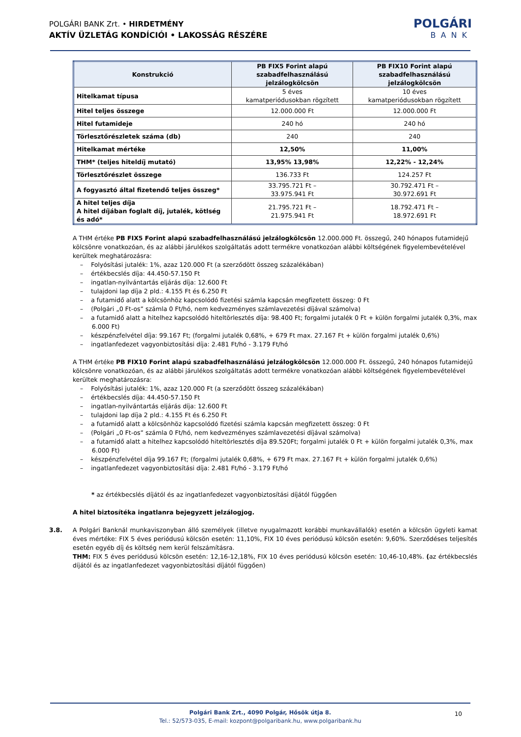POLGÁRI BANK Zrt. • HIRDETMÉNY
AKTÍV ÜZLETÁG KONDÍCIÓI • LAKOSSÁG RÉSZÉRE
POLGÁRI
BANK
| Konstrukció | PB FIX5 Forint alapú szabadfelhasználású jelzálogkölcsön | PB FIX10 Forint alapú szabadfelhasználású jelzálogkölcsön |
| --- | --- | --- |
| Hitelkamat típusa | 5 éves kamatperiódusokban rögzített | 10 éves kamatperiódusokban rögzített |
| Hitel teljes összege | 12.000.000 Ft | 12.000.000 Ft |
| Hitel futamideje | 240 hó | 240 hó |
| Törlesztőrészletek száma (db) | 240 | 240 |
| Hitelkamat mértéke | 12,50% | 11,00% |
| THM* (teljes hiteldíj mutató) | 13,95% 13,98% | 12,22% - 12,24% |
| Törlesztőrészlet összege | 136.733 Ft | 124.257 Ft |
| A fogyasztó által fizetendő teljes összeg* | 33.795.721 Ft – 33.975.941 Ft | 30.792.471 Ft – 30.972.691 Ft |
| A hitel teljes díja A hitel díjában foglalt díj, jutalék, kötlség és adó* | 21.795.721 Ft – 21.975.941 Ft | 18.792.471 Ft – 18.972.691 Ft |
A THM értéke PB FIX5 Forint alapú szabadfelhasználású jelzálogkölcsön 12.000.000 Ft. összegű, 240 hónapos futamidejű kölcsönre vonatkozóan, és az alábbi járulékos szolgáltatás adott termékre vonatkozóan alábbi költségének figyelembevételével kerültek meghatározásra:
– Folyósítási jutalék: 1%, azaz 120.000 Ft (a szerződött összeg százalékában)
– értékbecslés díja: 44.450-57.150 Ft
– ingatlan-nyilvántartás eljárás díja: 12.600 Ft
– tulajdoni lap díja 2 pld.: 4.155 Ft és 6.250 Ft
– a futamidő alatt a kölcsönhöz kapcsolódó fizetési számla kapcsán megfizetett összeg: 0 Ft
– (Polgári „0 Ft-os” számla 0 Ft/hó, nem kedvezményes számlavezetési díjával számolva)
– a futamidő alatt a hitelhez kapcsolódó hiteltörlesztés díja: 98.400 Ft; forgalmi jutalék 0 Ft + külön forgalmi jutalék 0,3%, max 6.000 Ft)
– készpénzfelvétel díja: 99.167 Ft; (forgalmi jutalék 0,68%, + 679 Ft max. 27.167 Ft + külön forgalmi jutalék 0,6%)
– ingatlanfedezet vagyonbiztosítási díja: 2.481 Ft/hó - 3.179 Ft/hó
A THM értéke PB FIX10 Forint alapú szabadfelhasználású jelzálogkölcsön 12.000.000 Ft. összegű, 240 hónapos futamidejű kölcsönre vonatkozóan, és az alábbi járulékos szolgáltatás adott termékre vonatkozóan alábbi költségének figyelembevételével kerültek meghatározásra:
– Folyósítási jutalék: 1%, azaz 120.000 Ft (a szerződött összeg százalékában)
– értékbecslés díja: 44.450-57.150 Ft
– ingatlan-nyilvántartás eljárás díja: 12.600 Ft
– tulajdoni lap díja 2 pld.: 4.155 Ft és 6.250 Ft
– a futamidő alatt a kölcsönhöz kapcsolódó fizetési számla kapcsán megfizetett összeg: 0 Ft
– (Polgári „0 Ft-os” számla 0 Ft/hó, nem kedvezményes számlavezetési díjával számolva)
– a futamidő alatt a hitelhez kapcsolódó hiteltörlesztés díja 89.520Ft; forgalmi jutalék 0 Ft + külön forgalmi jutalék 0,3%, max 6.000 Ft)
– készpénzfelvétel díja 99.167 Ft; (forgalmi jutalék 0,68%, + 679 Ft max. 27.167 Ft + külön forgalmi jutalék 0,6%)
– ingatlanfedezet vagyonbiztosítási díja: 2.481 Ft/hó - 3.179 Ft/hó
* az értékbecslés díjától és az ingatlanfedezet vagyonbiztosítási díjától függően
A hitel biztosítéka ingatlanra bejegyzett jelzálogjog.
3.8. A Polgári Banknál munkaviszonyban álló személyek (illetve nyugalmazott korábbi munkavállalók) esetén a kölcsön ügyleti kamat éves mértéke: FIX 5 éves periódusú kölcsön esetén: 11,10%, FIX 10 éves periódusú kölcsön esetén: 9,60%. Szerződéses teljesítés esetén egyéb díj és költség nem kerül felszámításra.
THM: FIX 5 éves periódusú kölcsön esetén: 12,16-12,18%, FIX 10 éves periódusú kölcsön esetén: 10,46-10,48%. (az értékbecslés díjától és az ingatlanfedezet vagyonbiztosítási díjától függően)
Polgári Bank Zrt., 4090 Polgár, Hősök útja 8.
Tel.: 52/573-035, E-mail: kozpont@polgaribank.hu, www.polgaribank.hu
10